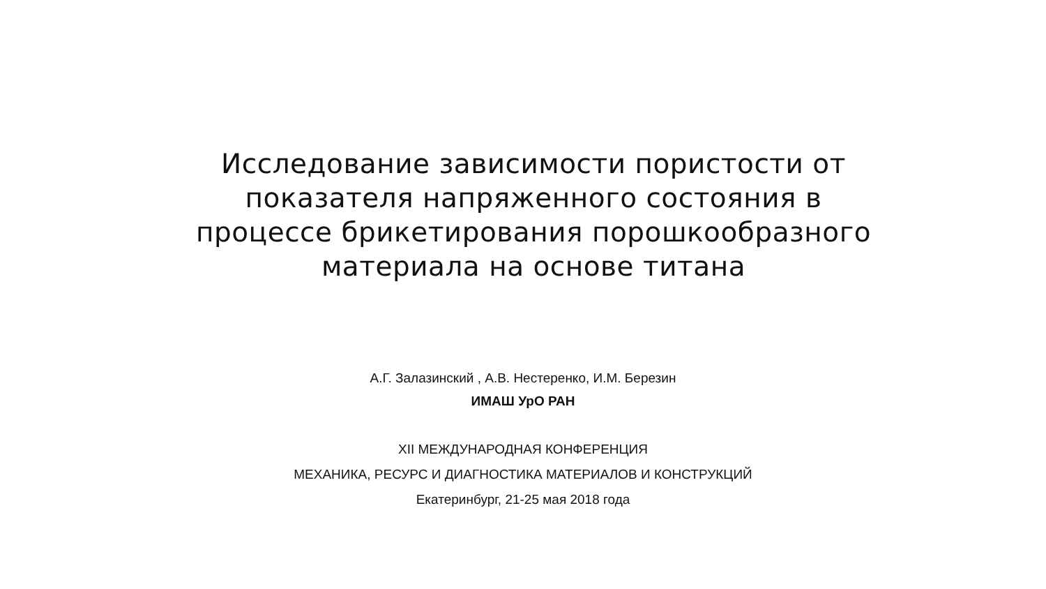Исследование зависимости пористости от показателя напряженного состояния в процессе брикетирования порошкообразного материала на основе титана
А.Г. Залазинский , А.В. Нестеренко, И.М. Березин
ИМАШ УрО РАН
XII МЕЖДУНАРОДНАЯ КОНФЕРЕНЦИЯ
МЕХАНИКА, РЕСУРС И ДИАГНОСТИКА МАТЕРИАЛОВ И КОНСТРУКЦИЙ
Екатеринбург, 21-25 мая 2018 года